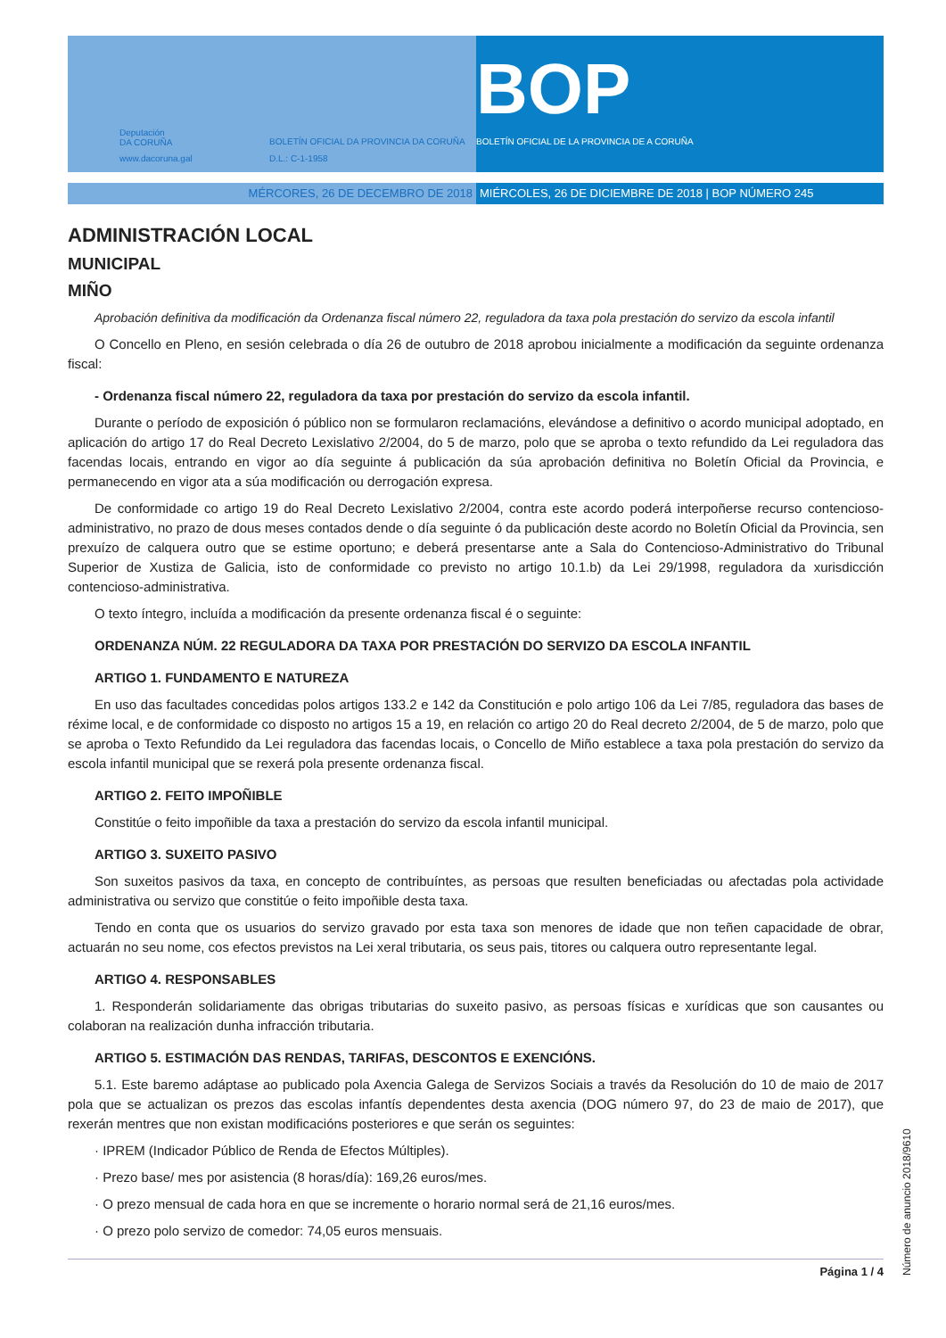Deputación
DA CORUÑA
www.dacoruna.gal
BOLETÍN OFICIAL DA PROVINCIA DA CORUÑA
D.L.: C-1-1958
BOP
BOLETÍN OFICIAL DE LA PROVINCIA DE A CORUÑA
MÉRCORES, 26 DE DECEMBRO DE 2018 MIÉRCOLES, 26 DE DICIEMBRE DE 2018 | BOP NÚMERO 245
ADMINISTRACIÓN LOCAL
MUNICIPAL
MIÑO
Aprobación definitiva da modificación da Ordenanza fiscal número 22, reguladora da taxa pola prestación do servizo da escola infantil
O Concello en Pleno, en sesión celebrada o día 26 de outubro de 2018 aprobou inicialmente a modificación da seguinte ordenanza fiscal:
- Ordenanza fiscal número 22, reguladora da taxa por prestación do servizo da escola infantil.
Durante o período de exposición ó público non se formularon reclamacións, elevándose a definitivo o acordo municipal adoptado, en aplicación do artigo 17 do Real Decreto Lexislativo 2/2004, do 5 de marzo, polo que se aproba o texto refundido da Lei reguladora das facendas locais, entrando en vigor ao día seguinte á publicación da súa aprobación definitiva no Boletín Oficial da Provincia, e permanecendo en vigor ata a súa modificación ou derrogación expresa.
De conformidade co artigo 19 do Real Decreto Lexislativo 2/2004, contra este acordo poderá interpoñerse recurso contencioso-administrativo, no prazo de dous meses contados dende o día seguinte ó da publicación deste acordo no Boletín Oficial da Provincia, sen prexuízo de calquera outro que se estime oportuno; e deberá presentarse ante a Sala do Contencioso-Administrativo do Tribunal Superior de Xustiza de Galicia, isto de conformidade co previsto no artigo 10.1.b) da Lei 29/1998, reguladora da xurisdicción contencioso-administrativa.
O texto íntegro, incluída a modificación da presente ordenanza fiscal é o seguinte:
ORDENANZA NÚM. 22 REGULADORA DA TAXA POR PRESTACIÓN DO SERVIZO DA ESCOLA INFANTIL
ARTIGO 1. FUNDAMENTO E NATUREZA
En uso das facultades concedidas polos artigos 133.2 e 142 da Constitución e polo artigo 106 da Lei 7/85, reguladora das bases de réxime local, e de conformidade co disposto no artigos 15 a 19, en relación co artigo 20 do Real decreto 2/2004, de 5 de marzo, polo que se aproba o Texto Refundido da Lei reguladora das facendas locais, o Concello de Miño establece a taxa pola prestación do servizo da escola infantil municipal que se rexerá pola presente ordenanza fiscal.
ARTIGO 2. FEITO IMPOÑIBLE
Constitúe o feito impoñible da taxa a prestación do servizo da escola infantil municipal.
ARTIGO 3. SUXEITO PASIVO
Son suxeitos pasivos da taxa, en concepto de contribuíntes, as persoas que resulten beneficiadas ou afectadas pola actividade administrativa ou servizo que constitúe o feito impoñible desta taxa.
Tendo en conta que os usuarios do servizo gravado por esta taxa son menores de idade que non teñen capacidade de obrar, actuarán no seu nome, cos efectos previstos na Lei xeral tributaria, os seus pais, titores ou calquera outro representante legal.
ARTIGO 4. RESPONSABLES
1. Responderán solidariamente das obrigas tributarias do suxeito pasivo, as persoas físicas e xurídicas que son causantes ou colaboran na realización dunha infracción tributaria.
ARTIGO 5. ESTIMACIÓN DAS RENDAS, TARIFAS, DESCONTOS E EXENCIÓNS.
5.1. Este baremo adáptase ao publicado pola Axencia Galega de Servizos Sociais a través da Resolución do 10 de maio de 2017 pola que se actualizan os prezos das escolas infantís dependentes desta axencia (DOG número 97, do 23 de maio de 2017), que rexerán mentres que non existan modificacións posteriores e que serán os seguintes:
· IPREM (Indicador Público de Renda de Efectos Múltiples).
· Prezo base/ mes por asistencia (8 horas/día): 169,26 euros/mes.
· O prezo mensual de cada hora en que se incremente o horario normal será de 21,16 euros/mes.
· O prezo polo servizo de comedor: 74,05 euros mensuais.
Página 1 / 4
Número de anuncio 2018/9610